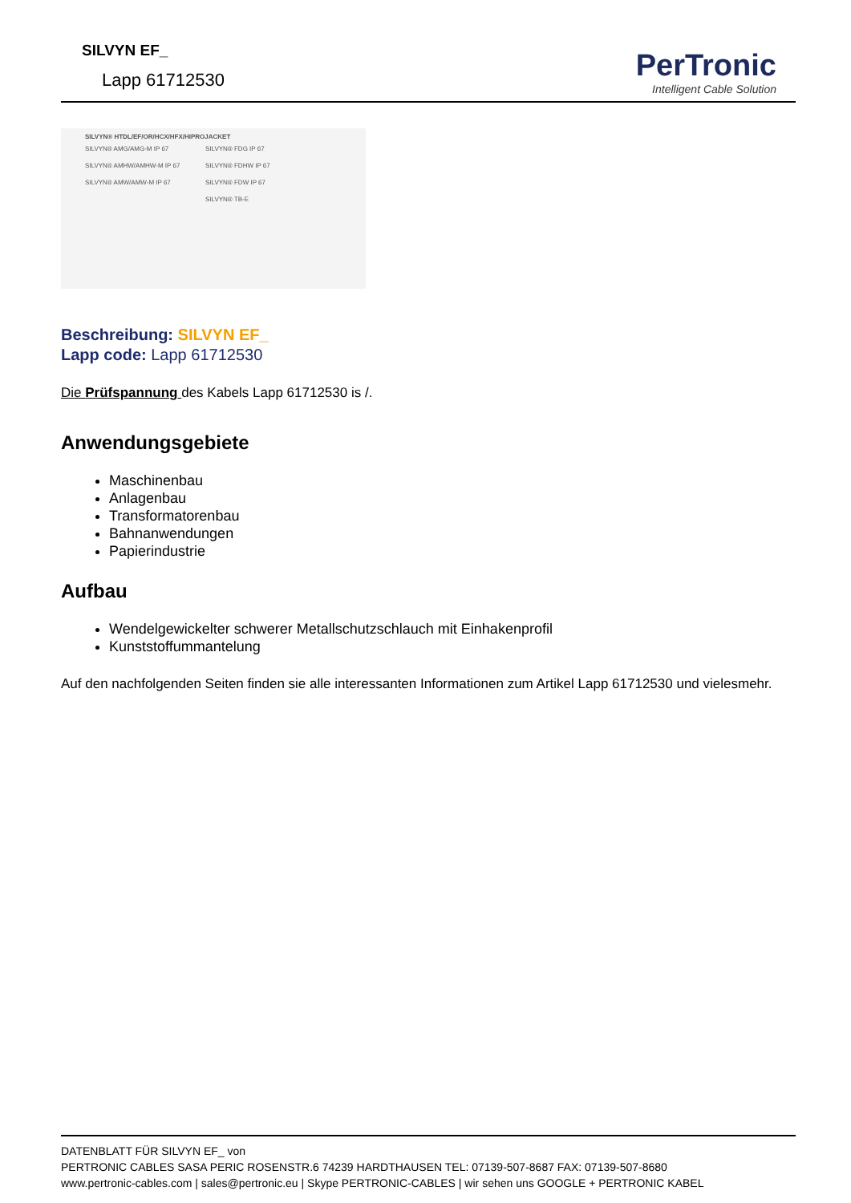SILVYN EF_
Lapp 61712530
PerTronic
Intelligent Cable Solution
SILVYN® HTDL/EF/OR/HCX/HFX/HIPROJACKET
SILVYN® AMG/AMG-M IP 67 SILVYN® FDG IP 67 SILVYN® AMHW/AMHW-M IP 67 SILVYN® FDHW IP 67 SILVYN® AMW/AMW-M IP 67 SILVYN® FDW IP 67 SILVYN® TB-E
Beschreibung: SILVYN EF_
Lapp code: Lapp 61712530
Die Prüfspannung des Kabels Lapp 61712530 is /.
Anwendungsgebiete
Maschinenbau
Anlagenbau
Transformatorenbau
Bahnanwendungen
Papierindustrie
Aufbau
Wendelgewickelter schwerer Metallschutzschlauch mit Einhakenprofil
Kunststoffummantelung
Auf den nachfolgenden Seiten finden sie alle interessanten Informationen zum Artikel Lapp 61712530 und vielesmehr.
DATENBLATT FÜR SILVYN EF_ von
PERTRONIC CABLES SASA PERIC ROSENSTR.6 74239 HARDTHAUSEN TEL: 07139-507-8687 FAX: 07139-507-8680
www.pertronic-cables.com | sales@pertronic.eu | Skype PERTRONIC-CABLES | wir sehen uns GOOGLE + PERTRONIC KABEL